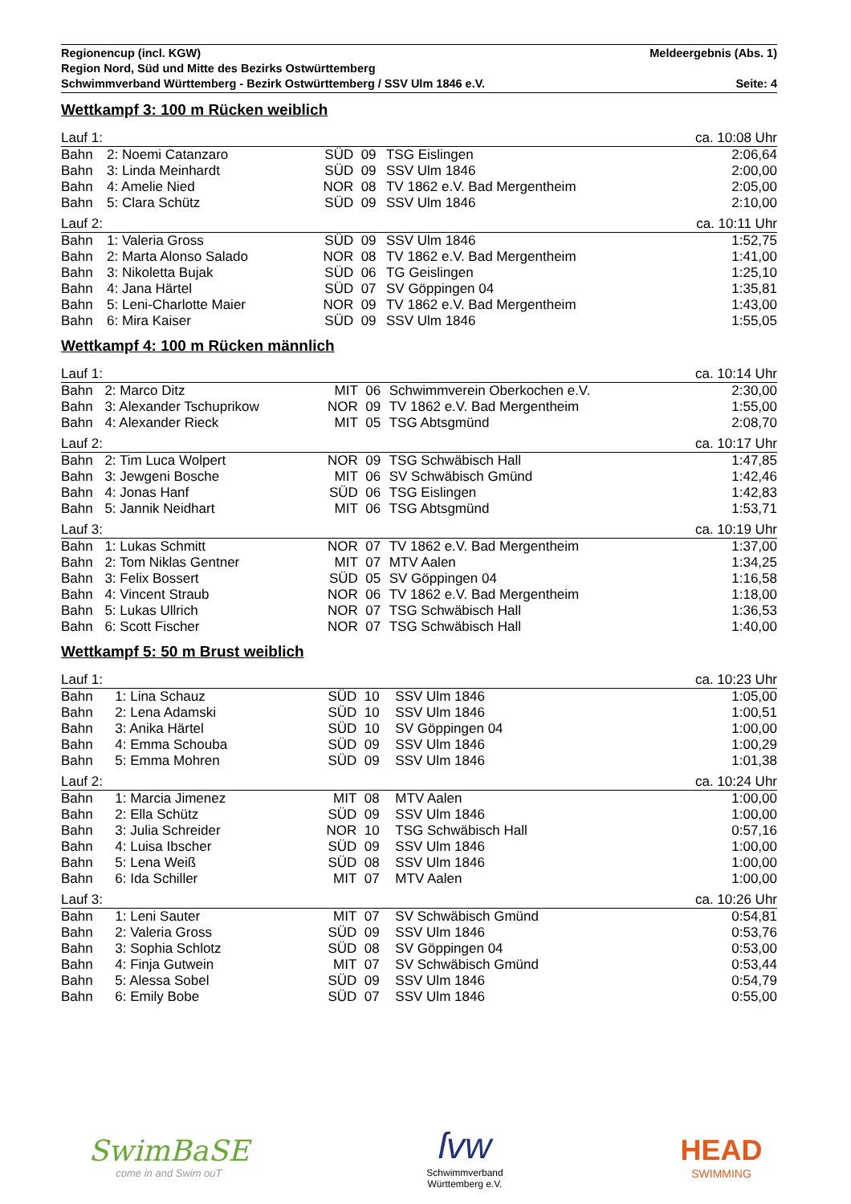Regionencup (incl. KGW) Meldeergebnis (Abs. 1)
Region Nord, Süd und Mitte des Bezirks Ostwürttemberg
Schwimmverband Württemberg - Bezirk Ostwürttemberg / SSV Ulm 1846 e.V. Seite: 4
Wettkampf 3: 100 m Rücken weiblich
| Lauf 1: | | | | | | ca. 10:08 Uhr |
| Bahn | 2: Noemi Catanzaro | SÜD | 09 | TSG Eislingen | | 2:06,64 |
| Bahn | 3: Linda Meinhardt | SÜD | 09 | SSV Ulm 1846 | | 2:00,00 |
| Bahn | 4: Amelie Nied | NOR | 08 | TV 1862 e.V. Bad Mergentheim | | 2:05,00 |
| Bahn | 5: Clara Schütz | SÜD | 09 | SSV Ulm 1846 | | 2:10,00 |
| Lauf 2: | | | | | | ca. 10:11 Uhr |
| Bahn | 1: Valeria Gross | SÜD | 09 | SSV Ulm 1846 | | 1:52,75 |
| Bahn | 2: Marta Alonso Salado | NOR | 08 | TV 1862 e.V. Bad Mergentheim | | 1:41,00 |
| Bahn | 3: Nikoletta Bujak | SÜD | 06 | TG Geislingen | | 1:25,10 |
| Bahn | 4: Jana Härtel | SÜD | 07 | SV Göppingen 04 | | 1:35,81 |
| Bahn | 5: Leni-Charlotte Maier | NOR | 09 | TV 1862 e.V. Bad Mergentheim | | 1:43,00 |
| Bahn | 6: Mira Kaiser | SÜD | 09 | SSV Ulm 1846 | | 1:55,05 |
Wettkampf 4: 100 m Rücken männlich
| Lauf 1: | | | | | | ca. 10:14 Uhr |
| Bahn | 2: Marco Ditz | MIT | 06 | Schwimmverein Oberkochen e.V. | | 2:30,00 |
| Bahn | 3: Alexander Tschuprikow | NOR | 09 | TV 1862 e.V. Bad Mergentheim | | 1:55,00 |
| Bahn | 4: Alexander Rieck | MIT | 05 | TSG Abtsgmünd | | 2:08,70 |
| Lauf 2: | | | | | | ca. 10:17 Uhr |
| Bahn | 2: Tim Luca Wolpert | NOR | 09 | TSG Schwäbisch Hall | | 1:47,85 |
| Bahn | 3: Jewgeni Bosche | MIT | 06 | SV Schwäbisch Gmünd | | 1:42,46 |
| Bahn | 4: Jonas Hanf | SÜD | 06 | TSG Eislingen | | 1:42,83 |
| Bahn | 5: Jannik Neidhart | MIT | 06 | TSG Abtsgmünd | | 1:53,71 |
| Lauf 3: | | | | | | ca. 10:19 Uhr |
| Bahn | 1: Lukas Schmitt | NOR | 07 | TV 1862 e.V. Bad Mergentheim | | 1:37,00 |
| Bahn | 2: Tom Niklas Gentner | MIT | 07 | MTV Aalen | | 1:34,25 |
| Bahn | 3: Felix Bossert | SÜD | 05 | SV Göppingen 04 | | 1:16,58 |
| Bahn | 4: Vincent Straub | NOR | 06 | TV 1862 e.V. Bad Mergentheim | | 1:18,00 |
| Bahn | 5: Lukas Ullrich | NOR | 07 | TSG Schwäbisch Hall | | 1:36,53 |
| Bahn | 6: Scott Fischer | NOR | 07 | TSG Schwäbisch Hall | | 1:40,00 |
Wettkampf 5: 50 m Brust weiblich
| Lauf 1: | | | | | | ca. 10:23 Uhr |
| Bahn | 1: Lina Schauz | SÜD | 10 | SSV Ulm 1846 | | 1:05,00 |
| Bahn | 2: Lena Adamski | SÜD | 10 | SSV Ulm 1846 | | 1:00,51 |
| Bahn | 3: Anika Härtel | SÜD | 10 | SV Göppingen 04 | | 1:00,00 |
| Bahn | 4: Emma Schouba | SÜD | 09 | SSV Ulm 1846 | | 1:00,29 |
| Bahn | 5: Emma Mohren | SÜD | 09 | SSV Ulm 1846 | | 1:01,38 |
| Lauf 2: | | | | | | ca. 10:24 Uhr |
| Bahn | 1: Marcia Jimenez | MIT | 08 | MTV Aalen | | 1:00,00 |
| Bahn | 2: Ella Schütz | SÜD | 09 | SSV Ulm 1846 | | 1:00,00 |
| Bahn | 3: Julia Schreider | NOR | 10 | TSG Schwäbisch Hall | | 0:57,16 |
| Bahn | 4: Luisa Ibscher | SÜD | 09 | SSV Ulm 1846 | | 1:00,00 |
| Bahn | 5: Lena Weiß | SÜD | 08 | SSV Ulm 1846 | | 1:00,00 |
| Bahn | 6: Ida Schiller | MIT | 07 | MTV Aalen | | 1:00,00 |
| Lauf 3: | | | | | | ca. 10:26 Uhr |
| Bahn | 1: Leni Sauter | MIT | 07 | SV Schwäbisch Gmünd | | 0:54,81 |
| Bahn | 2: Valeria Gross | SÜD | 09 | SSV Ulm 1846 | | 0:53,76 |
| Bahn | 3: Sophia Schlotz | SÜD | 08 | SV Göppingen 04 | | 0:53,00 |
| Bahn | 4: Finja Gutwein | MIT | 07 | SV Schwäbisch Gmünd | | 0:53,44 |
| Bahn | 5: Alessa Sobel | SÜD | 09 | SSV Ulm 1846 | | 0:54,79 |
| Bahn | 6: Emily Bobe | SÜD | 07 | SSV Ulm 1846 | | 0:55,00 |
SwimBaSE
come in and Swim ouT
ſvw
Schwimmverband
Württemberg e.V.
HEAD
SWIMMING